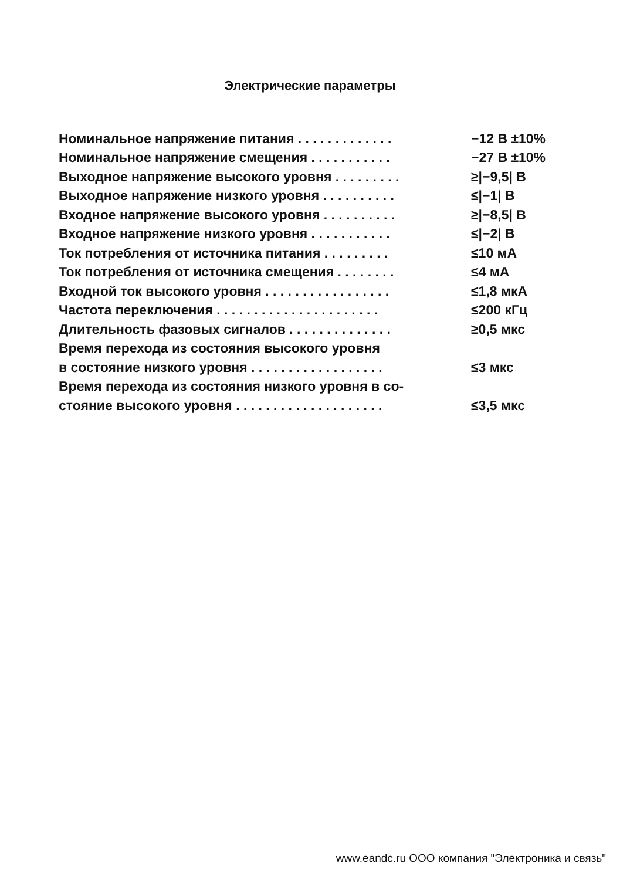Электрические параметры
| Номинальное напряжение питания . . . . . . . . . . . . . | −12 В ±10% |
| Номинальное напряжение смещения . . . . . . . . . . . | −27 В ±10% |
| Выходное напряжение высокого уровня . . . . . . . . . | ≥/−9,5/ В |
| Выходное напряжение низкого уровня . . . . . . . . . . | ≤/−1/ В |
| Входное напряжение высокого уровня . . . . . . . . . . | ≥/−8,5/ В |
| Входное напряжение низкого уровня . . . . . . . . . . . | ≤/−2/ В |
| Ток потребления от источника питания . . . . . . . . . | ≤10 мА |
| Ток потребления от источника смещения . . . . . . . . | ≤4 мА |
| Входной ток высокого уровня . . . . . . . . . . . . . . . . . | ≤1,8 мкА |
| Частота переключения . . . . . . . . . . . . . . . . . . . . . . | ≤200 кГц |
| Длительность фазовых сигналов . . . . . . . . . . . . . . | ≥0,5 мкс |
| Время перехода из состояния высокого уровня | |
| в состояние низкого уровня . . . . . . . . . . . . . . . . . . | ≤3 мкс |
| Время перехода из состояния низкого уровня в со- | |
| стояние высокого уровня . . . . . . . . . . . . . . . . . . . . | ≤3,5 мкс |
www.eandc.ru ООО компания "Электроника и связь"